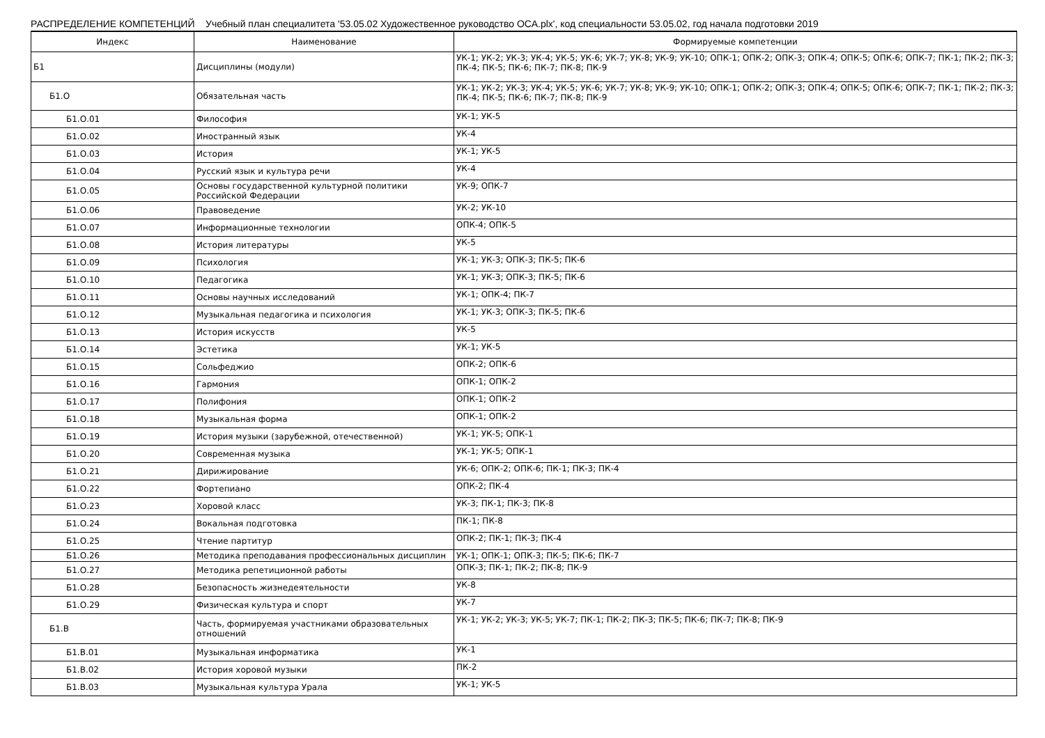РАСПРЕДЕЛЕНИЕ КОМПЕТЕНЦИЙ Учебный план специалитета '53.05.02 Художественное руководство ОСА.plx', код специальности 53.05.02, год начала подготовки 2019
| Индекс | Наименование | Формируемые компетенции |
| --- | --- | --- |
| Б1 | Дисциплины (модули) | УК-1; УК-2; УК-3; УК-4; УК-5; УК-6; УК-7; УК-8; УК-9; УК-10; ОПК-1; ОПК-2; ОПК-3; ОПК-4; ОПК-5; ОПК-6; ОПК-7; ПК-1; ПК-2; ПК-3; ПК-4; ПК-5; ПК-6; ПК-7; ПК-8; ПК-9 |
| Б1.О | Обязательная часть | УК-1; УК-2; УК-3; УК-4; УК-5; УК-6; УК-7; УК-8; УК-9; УК-10; ОПК-1; ОПК-2; ОПК-3; ОПК-4; ОПК-5; ОПК-6; ОПК-7; ПК-1; ПК-2; ПК-3; ПК-4; ПК-5; ПК-6; ПК-7; ПК-8; ПК-9 |
| Б1.О.01 | Философия | УК-1; УК-5 |
| Б1.О.02 | Иностранный язык | УК-4 |
| Б1.О.03 | История | УК-1; УК-5 |
| Б1.О.04 | Русский язык и культура речи | УК-4 |
| Б1.О.05 | Основы государственной культурной политики Российской Федерации | УК-9; ОПК-7 |
| Б1.О.06 | Правоведение | УК-2; УК-10 |
| Б1.О.07 | Информационные технологии | ОПК-4; ОПК-5 |
| Б1.О.08 | История литературы | УК-5 |
| Б1.О.09 | Психология | УК-1; УК-3; ОПК-3; ПК-5; ПК-6 |
| Б1.О.10 | Педагогика | УК-1; УК-3; ОПК-3; ПК-5; ПК-6 |
| Б1.О.11 | Основы научных исследований | УК-1; ОПК-4; ПК-7 |
| Б1.О.12 | Музыкальная педагогика и психология | УК-1; УК-3; ОПК-3; ПК-5; ПК-6 |
| Б1.О.13 | История искусств | УК-5 |
| Б1.О.14 | Эстетика | УК-1; УК-5 |
| Б1.О.15 | Сольфеджио | ОПК-2; ОПК-6 |
| Б1.О.16 | Гармония | ОПК-1; ОПК-2 |
| Б1.О.17 | Полифония | ОПК-1; ОПК-2 |
| Б1.О.18 | Музыкальная форма | ОПК-1; ОПК-2 |
| Б1.О.19 | История музыки (зарубежной, отечественной) | УК-1; УК-5; ОПК-1 |
| Б1.О.20 | Современная музыка | УК-1; УК-5; ОПК-1 |
| Б1.О.21 | Дирижирование | УК-6; ОПК-2; ОПК-6; ПК-1; ПК-3; ПК-4 |
| Б1.О.22 | Фортепиано | ОПК-2; ПК-4 |
| Б1.О.23 | Хоровой класс | УК-3; ПК-1; ПК-3; ПК-8 |
| Б1.О.24 | Вокальная подготовка | ПК-1; ПК-8 |
| Б1.О.25 | Чтение партитур | ОПК-2; ПК-1; ПК-3; ПК-4 |
| Б1.О.26 | Методика преподавания профессиональных дисциплин | УК-1; ОПК-1; ОПК-3; ПК-5; ПК-6; ПК-7 |
| Б1.О.27 | Методика репетиционной работы | ОПК-3; ПК-1; ПК-2; ПК-8; ПК-9 |
| Б1.О.28 | Безопасность жизнедеятельности | УК-8 |
| Б1.О.29 | Физическая культура и спорт | УК-7 |
| Б1.В | Часть, формируемая участниками образовательных отношений | УК-1; УК-2; УК-3; УК-5; УК-7; ПК-1; ПК-2; ПК-3; ПК-5; ПК-6; ПК-7; ПК-8; ПК-9 |
| Б1.В.01 | Музыкальная информатика | УК-1 |
| Б1.В.02 | История хоровой музыки | ПК-2 |
| Б1.В.03 | Музыкальная культура Урала | УК-1; УК-5 |